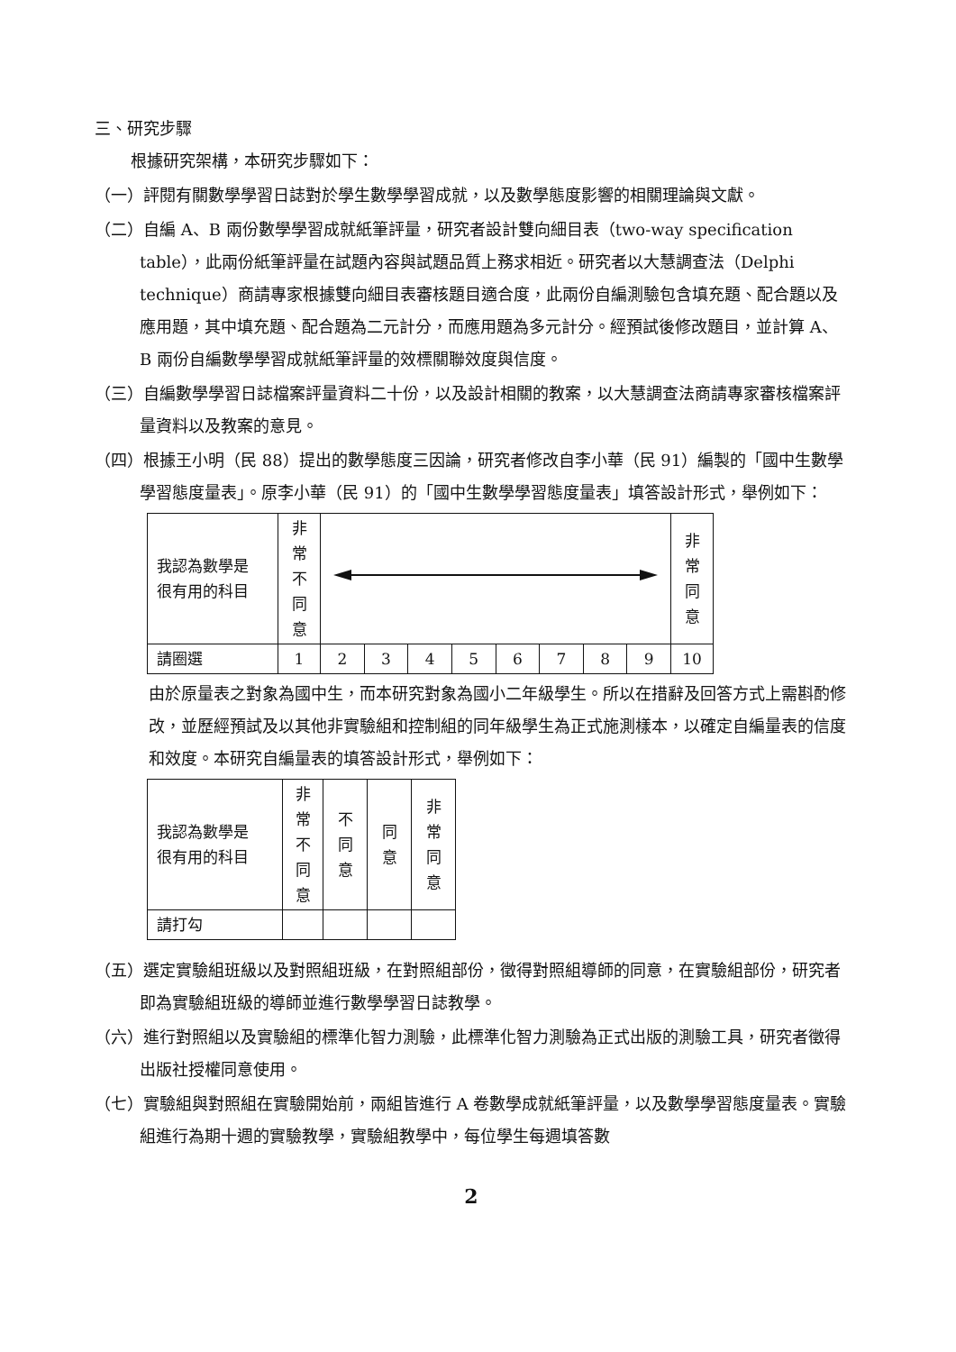三、研究步驟
根據研究架構，本研究步驟如下：
（一）評閱有關數學學習日誌對於學生數學學習成就，以及數學態度影響的相關理論與文獻。
（二）自編 A、B 兩份數學學習成就紙筆評量，研究者設計雙向細目表（two-way specification table），此兩份紙筆評量在試題內容與試題品質上務求相近。研究者以大慧調查法（Delphi technique）商請專家根據雙向細目表審核題目適合度，此兩份自編測驗包含填充題、配合題以及應用題，其中填充題、配合題為二元計分，而應用題為多元計分。經預試後修改題目，並計算 A、B 兩份自編數學學習成就紙筆評量的效標關聯效度與信度。
（三）自編數學學習日誌檔案評量資料二十份，以及設計相關的教案，以大慧調查法商請專家審核檔案評量資料以及教案的意見。
（四）根據王小明（民 88）提出的數學態度三因論，研究者修改自李小華（民 91）編製的「國中生數學學習態度量表」。原李小華（民 91）的「國中生數學學習態度量表」填答設計形式，舉例如下：
| 我認為數學是 很有用的科目 | 非 常 不 同 意 | | | | | | | | | 非 常 同 意 |
| 請圈選 | 1 | 2 | 3 | 4 | 5 | 6 | 7 | 8 | 9 | 10 |
由於原量表之對象為國中生，而本研究對象為國小二年級學生。所以在措辭及回答方式上需斟酌修改，並歷經預試及以其他非實驗組和控制組的同年級學生為正式施測樣本，以確定自編量表的信度和效度。本研究自編量表的填答設計形式，舉例如下：
| 我認為數學是 很有用的科目 | 非 常 不 同 意 | 不 同 意 | 同 意 | 非 常 同 意 |
| 請打勾 | | | | |
（五）選定實驗組班級以及對照組班級，在對照組部份，徵得對照組導師的同意，在實驗組部份，研究者即為實驗組班級的導師並進行數學學習日誌教學。
（六）進行對照組以及實驗組的標準化智力測驗，此標準化智力測驗為正式出版的測驗工具，研究者徵得出版社授權同意使用。
（七）實驗組與對照組在實驗開始前，兩組皆進行 A 卷數學成就紙筆評量，以及數學學習態度量表。實驗組進行為期十週的實驗教學，實驗組教學中，每位學生每週填答數
2